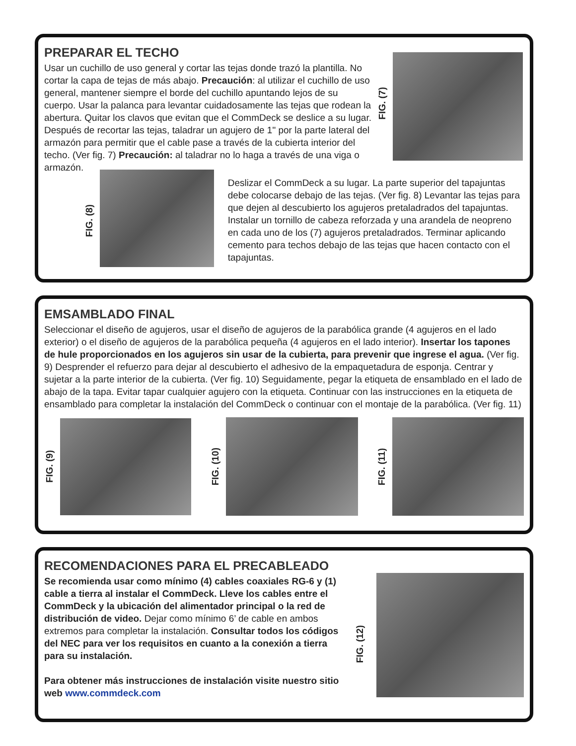PREPARAR EL TECHO
Usar un cuchillo de uso general y cortar las tejas donde trazó la plantilla. No cortar la capa de tejas de más abajo. Precaución: al utilizar el cuchillo de uso general, mantener siempre el borde del cuchillo apuntando lejos de su cuerpo. Usar la palanca para levantar cuidadosamente las tejas que rodean la abertura. Quitar los clavos que evitan que el CommDeck se deslice a su lugar. Después de recortar las tejas, taladrar un agujero de 1" por la parte lateral del armazón para permitir que el cable pase a través de la cubierta interior del techo. (Ver fig. 7) Precaución: al taladrar no lo haga a través de una viga o armazón.
FIG. (7)
FIG. (8)
Deslizar el CommDeck a su lugar. La parte superior del tapajuntas debe colocarse debajo de las tejas. (Ver fig. 8) Levantar las tejas para que dejen al descubierto los agujeros pretaladrados del tapajuntas. Instalar un tornillo de cabeza reforzada y una arandela de neopreno en cada uno de los (7) agujeros pretaladrados. Terminar aplicando cemento para techos debajo de las tejas que hacen contacto con el tapajuntas.
EMSAMBLADO FINAL
Seleccionar el diseño de agujeros, usar el diseño de agujeros de la parabólica grande (4 agujeros en el lado exterior) o el diseño de agujeros de la parabólica pequeña (4 agujeros en el lado interior). Insertar los tapones de hule proporcionados en los agujeros sin usar de la cubierta, para prevenir que ingrese el agua. (Ver fig. 9) Desprender el refuerzo para dejar al descubierto el adhesivo de la empaquetadura de esponja. Centrar y sujetar a la parte interior de la cubierta. (Ver fig. 10) Seguidamente, pegar la etiqueta de ensamblado en el lado de abajo de la tapa. Evitar tapar cualquier agujero con la etiqueta. Continuar con las instrucciones en la etiqueta de ensamblado para completar la instalación del CommDeck o continuar con el montaje de la parabólica. (Ver fig. 11)
FIG. (9)
FIG. (10)
FIG. (11)
RECOMENDACIONES PARA EL PRECABLEADO
Se recomienda usar como mínimo (4) cables coaxiales RG-6 y (1) cable a tierra al instalar el CommDeck. Lleve los cables entre el CommDeck y la ubicación del alimentador principal o la red de distribución de video. Dejar como mínimo 6’ de cable en ambos extremos para completar la instalación. Consultar todos los códigos del NEC para ver los requisitos en cuanto a la conexión a tierra para su instalación.
Para obtener más instrucciones de instalación visite nuestro sitio web www.commdeck.com
FIG. (12)